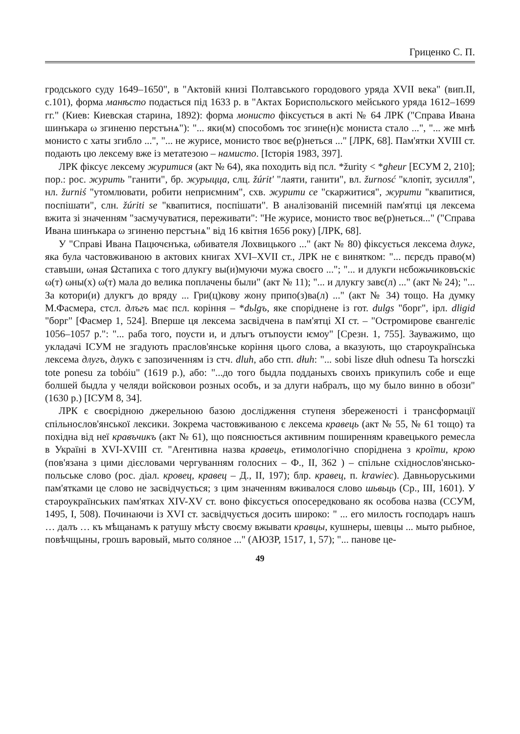Гриценко С. П.
гродського суду 1649–1650", в "Актовій книзі Полтавського городового уряда XVII века" (вип.II, с.101), форма манѣсто подається під 1633 р. в "Актах Бориспольского мейського уряда 1612–1699 гг." (Киев: Киевская старина, 1892): форма монисто фіксується в акті № 64 ЛРК ("Справа Ивана шинъкара ω згиненю перстънѧ"): "... яки(м) способомъ тоє згине(н)є мониста стало ...", "... же мнѣ монисто с хаты згибло ...", "... не журисе, монисто твоє ве(р)неться ..." [ЛРК, 68]. Пам'ятки XVIII ст. подають цю лексему вже із метатезою – намисто. [Історія 1983, 397].
ЛРК фіксує лексему журитися (акт № 64), яка походить від псл. *žurity < *gheur [ЕСУМ 2, 210]; пор.: рос. журить "ганити", бр. журыцца, слц. žúrit' "лаяти, ганити", вл. žurnosć "клопіт, зусилля", нл. žurniś "утомлювати, робити неприємним", схв. журити се "скаржитися", журити "квапитися, поспішати", слн. žúriti se "квапитися, поспішати". В аналізованій писемній пам'ятці ця лексема вжита зі значенням "засмучуватися, переживати": "Не журисе, монисто твоє ве(р)неться..." ("Справа Ивана шинъкара ω згиненю перстънѧ" від 16 квітня 1656 року) [ЛРК, 68].
У "Справі Ивана Пацючєнъка, ωбивателя Лохвицького ..." (акт № 80) фіксується лексема длукг, яка була частовживаною в актових книгах XVI–XVII ст., ЛРК не є винятком: "... пєрєдъ право(м) ставъши, ωная Ωстапиха с того длукгу вы(и)муючи мужа своєго ..."; "... и длукги нєбожьчиковъскіє ω(т) ωны(х) ω(т) мала до велика поплачены были" (акт № 11); "... и длукгу завє(л) ..." (акт № 24); "... За котори(и) длукгъ до вряду ... Гри(ц)кову жону припо(з)ва(л) ..." (акт № 34) тощо. На думку М.Фасмера, стсл. длъгъ має псл. коріння – *dьlgъ, яке споріднене із гот. dulgs "борг", ірл. dligid "борг" [Фасмер 1, 524]. Вперше ця лексема засвідчена в пам'ятці XI ст. – "Остромирове євангеліє 1056–1057 р.": "... раба того, поусти и, и длъгъ отъпоусти ѥмоу" [Срезн. 1, 755]. Зауважимо, що укладачі ІСУМ не згадують праслов'янське коріння цього слова, а вказують, що староукраїнська лексема длугъ, длукъ є запозиченням із стч. dluh, або стп. dłuh: "... sobi lisze dłuh odnesu Ta horsczki tote ponesu za tobóiu" (1619 р.), або: "...до того быдла подданыхъ своихъ прикупилъ собе и еще болшей быдла у челяди войсковои розных особъ, и за длуги набралъ, що му было винно в обози" (1630 р.) [ІСУМ 8, 34].
ЛРК є своєрідною джерельною базою дослідження ступеня збереженості і трансформації спільнослов'янської лексики. Зокрема частовживаною є лексема кравець (акт № 55, № 61 тощо) та похідна від неї кравъчикъ (акт № 61), що пояснюється активним поширенням кравецького ремесла в Україні в XVI-XVIII ст. "Агентивна назва кравець, етимологічно споріднена з кроїти, крою (пов'язана з цими дієсловами чергуванням голосних – Ф., ІІ, 362 ) – спільне східнослов'янсько-польське слово (рос. діал. кровец, кравец – Д., ІІ, 197); блр. кравец, п. krawiec). Давньоруськими пам'ятками це слово не засвідчується; з цим значенням вживалося слово шьвьць (Ср., ІІІ, 1601). У староукраїнських пам'ятках XIV-XV ст. воно фіксується опосередковано як особова назва (ССУМ, 1495, І, 508). Починаючи із XVI ст. засвідчується досить широко: " ... его милость господаръ нашъ … далъ … къ мѣщанамъ к ратушу мѣсту своєму вжывати кравцы, кушнеры, шевцы ... мыто рыбное, повѣчщыны, грошъ варовый, мыто соляное ..." (АЮЗР, 1517, 1, 57); "... панове це-
49